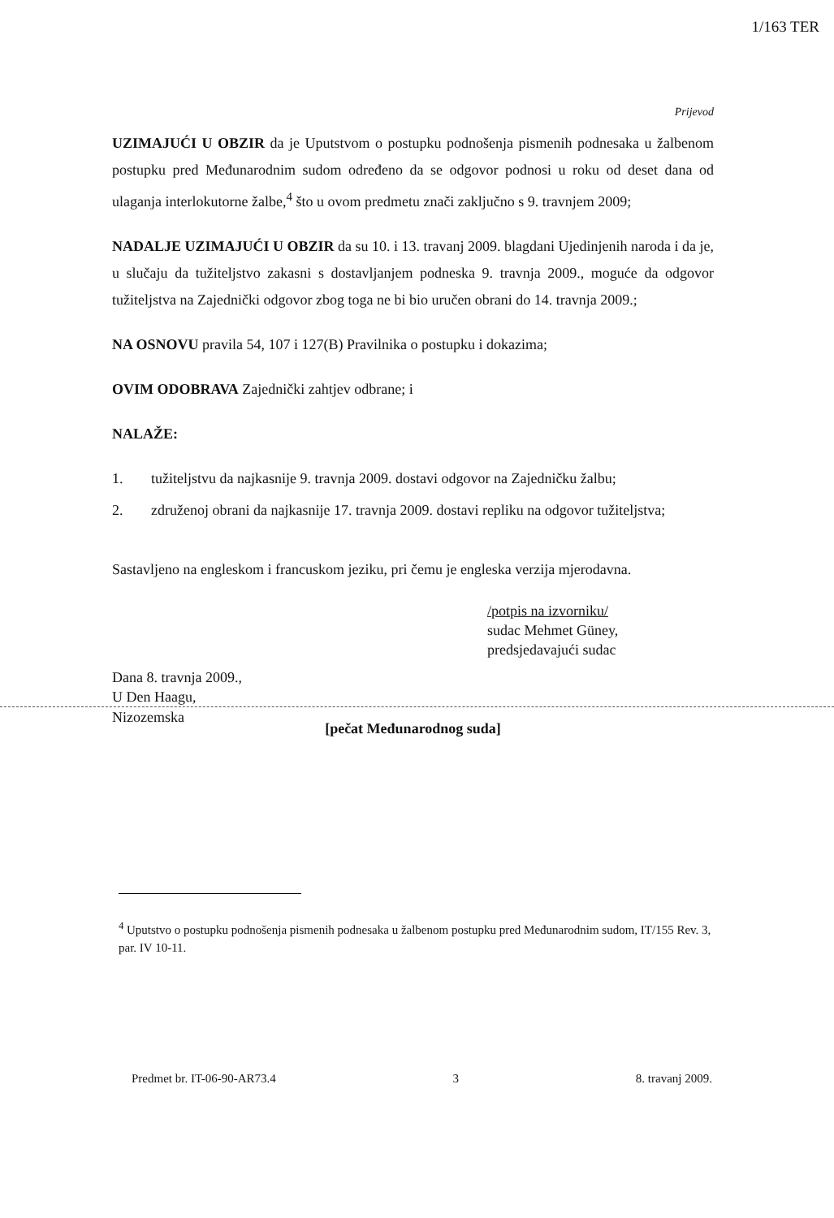1/163 TER
Prijevod
UZIMAJUĆI U OBZIR da je Uputstvom o postupku podnošenja pismenih podnesaka u žalbenom postupku pred Međunarodnim sudom određeno da se odgovor podnosi u roku od deset dana od ulaganja interlokutorne žalbe,<sup>4</sup> što u ovom predmetu znači zaključno s 9. travnjem 2009;
NADALJE UZIMAJUĆI U OBZIR da su 10. i 13. travanj 2009. blagdani Ujedinjenih naroda i da je, u slučaju da tužiteljstvo zakasni s dostavljanjem podneska 9. travnja 2009., moguće da odgovor tužiteljstva na Zajednički odgovor zbog toga ne bi bio uručen obrani do 14. travnja 2009.;
NA OSNOVU pravila 54, 107 i 127(B) Pravilnika o postupku i dokazima;
OVIM ODOBRAVA Zajednički zahtjev odbrane; i
NALAŽE:
1. tužiteljstvu da najkasnije 9. travnja 2009. dostavi odgovor na Zajedničku žalbu;
2. združenoj obrani da najkasnije 17. travnja 2009. dostavi repliku na odgovor tužiteljstva;
Sastavljeno na engleskom i francuskom jeziku, pri čemu je engleska verzija mjerodavna.
/potpis na izvorniku/
sudac Mehmet Güney,
predsjedavajući sudac
Dana 8. travnja 2009.,
U Den Haagu,
Nizozemska
[pečat Međunarodnog suda]
<sup>4</sup> Uputstvo o postupku podnošenja pismenih podnesaka u žalbenom postupku pred Međunarodnim sudom, IT/155 Rev. 3, par. IV 10-11.
Predmet br. IT-06-90-AR73.4 3 8. travanj 2009.